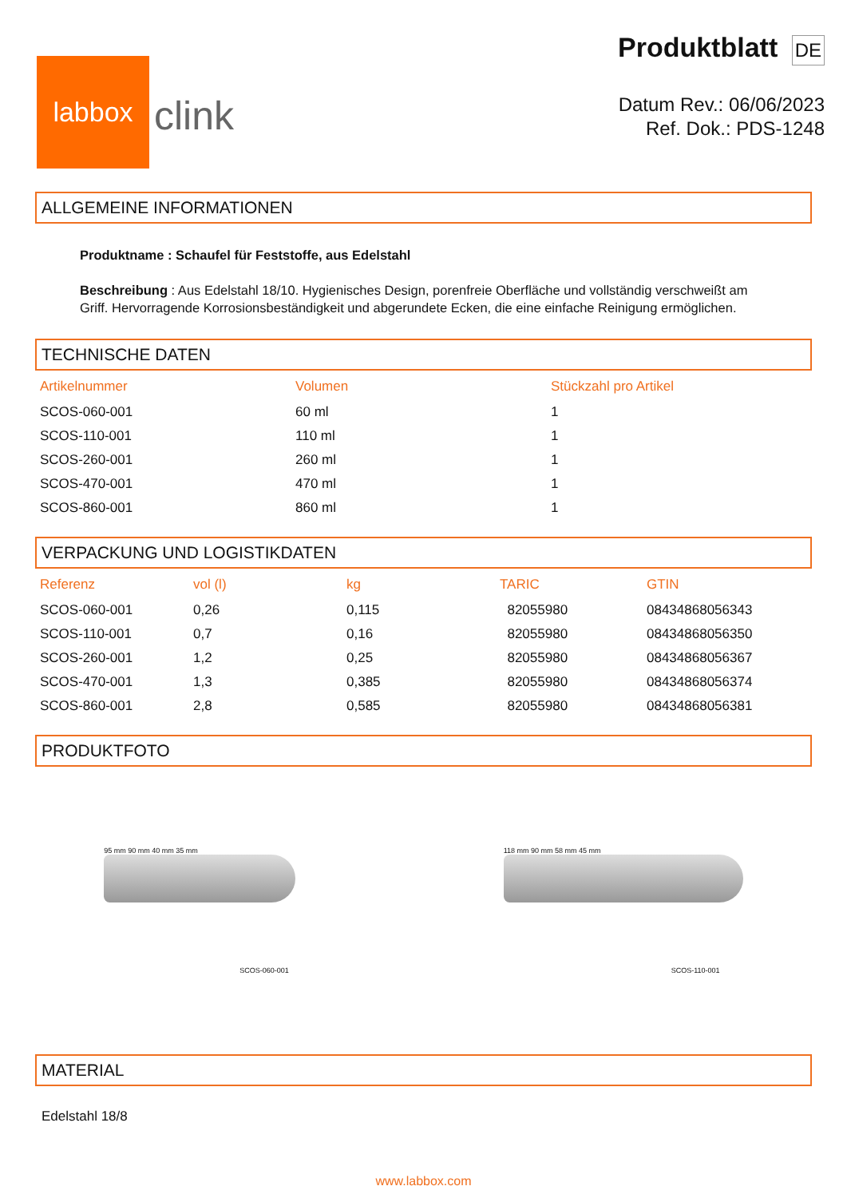labbox
clink
Produktblatt DE
Datum Rev.: 06/06/2023
Ref. Dok.: PDS-1248
ALLGEMEINE INFORMATIONEN
Produktname : Schaufel für Feststoffe, aus Edelstahl
Beschreibung : Aus Edelstahl 18/10. Hygienisches Design, porenfreie Oberfläche und vollständig verschweißt am Griff. Hervorragende Korrosionsbeständigkeit und abgerundete Ecken, die eine einfache Reinigung ermöglichen.
TECHNISCHE DATEN
| Artikelnummer | Volumen | Stückzahl pro Artikel |
| --- | --- | --- |
| SCOS-060-001 | 60 ml | 1 |
| SCOS-110-001 | 110 ml | 1 |
| SCOS-260-001 | 260 ml | 1 |
| SCOS-470-001 | 470 ml | 1 |
| SCOS-860-001 | 860 ml | 1 |
VERPACKUNG UND LOGISTIKDATEN
| Referenz | vol (l) | kg | TARIC | GTIN |
| --- | --- | --- | --- | --- |
| SCOS-060-001 | 0,26 | 0,115 | 82055980 | 08434868056343 |
| SCOS-110-001 | 0,7 | 0,16 | 82055980 | 08434868056350 |
| SCOS-260-001 | 1,2 | 0,25 | 82055980 | 08434868056367 |
| SCOS-470-001 | 1,3 | 0,385 | 82055980 | 08434868056374 |
| SCOS-860-001 | 2,8 | 0,585 | 82055980 | 08434868056381 |
PRODUKTFOTO
95 mm 90 mm 40 mm 35 mm
SCOS-060-001
118 mm 90 mm 58 mm 45 mm
SCOS-110-001
MATERIAL
Edelstahl 18/8
www.labbox.com